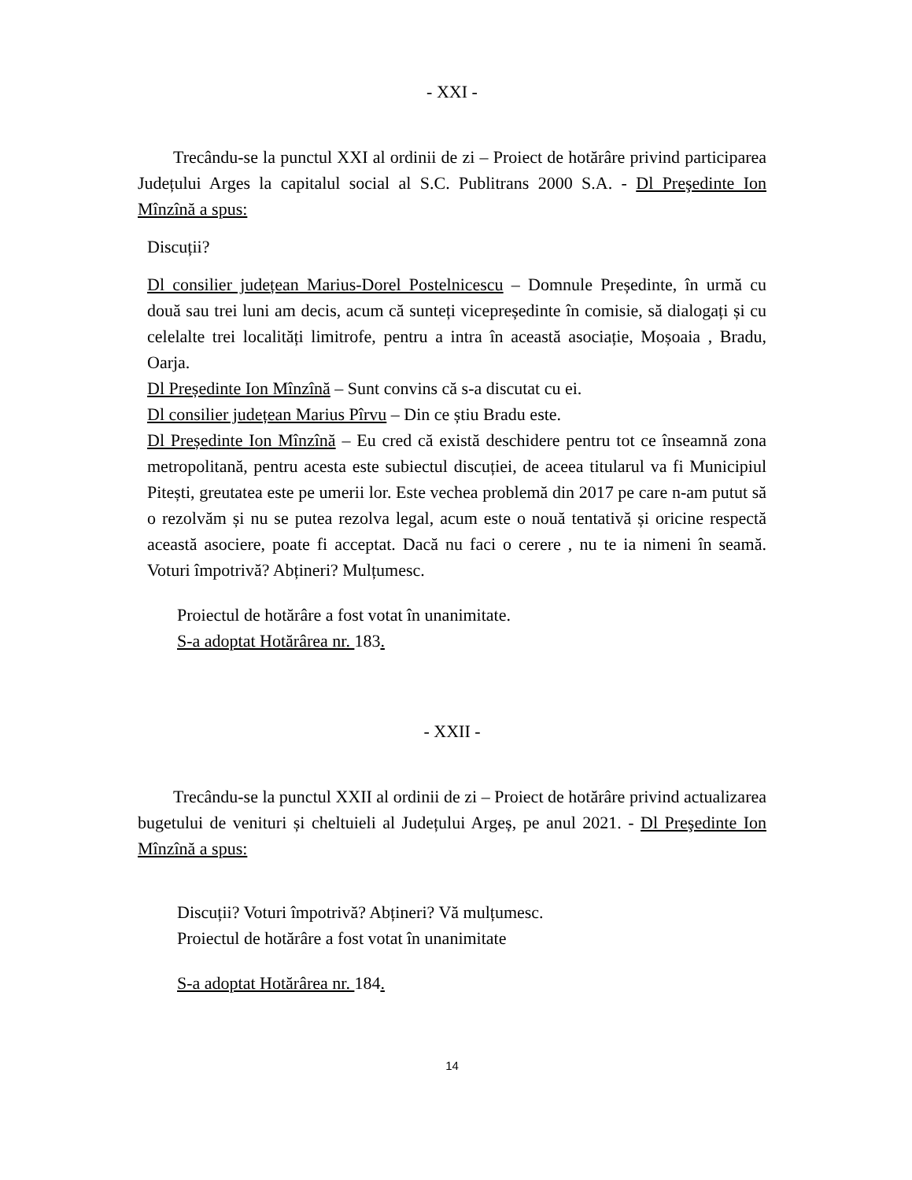- XXI -
Trecându-se la punctul XXI al ordinii de zi – Proiect de hotărâre privind participarea Județului Arges la capitalul social al S.C. Publitrans 2000 S.A. - Dl Preşedinte Ion Mînzînă a spus:
Discuții?
Dl consilier județean Marius-Dorel Postelnicescu – Domnule Președinte, în urmă cu două sau trei luni am decis, acum că sunteți vicepreședinte în comisie, să dialogați și cu celelalte trei localități limitrofe, pentru a intra în această asociație, Moșoaia , Bradu, Oarja.
Dl Președinte Ion Mînzînă – Sunt convins că s-a discutat cu ei.
Dl consilier județean Marius Pîrvu – Din ce știu Bradu este.
Dl Președinte Ion Mînzînă – Eu cred că există deschidere pentru tot ce înseamnă zona metropolitană, pentru acesta este subiectul discuției, de aceea titularul va fi Municipiul Pitești, greutatea este pe umerii lor. Este vechea problemă din 2017 pe care n-am putut să o rezolvăm și nu se putea rezolva legal, acum este o nouă tentativă și oricine respectă această asociere, poate fi acceptat. Dacă nu faci o cerere , nu te ia nimeni în seamă. Voturi împotrivă? Abțineri? Mulțumesc.
Proiectul de hotărâre a fost votat în unanimitate.
S-a adoptat Hotărârea nr. 183.
- XXII -
Trecându-se la punctul XXII al ordinii de zi – Proiect de hotărâre privind actualizarea bugetului de venituri și cheltuieli al Județului Argeș, pe anul 2021. - Dl Preşedinte Ion Mînzînă a spus:
Discuții? Voturi împotrivă? Abțineri? Vă mulțumesc.
Proiectul de hotărâre a fost votat în unanimitate
S-a adoptat Hotărârea nr. 184.
14